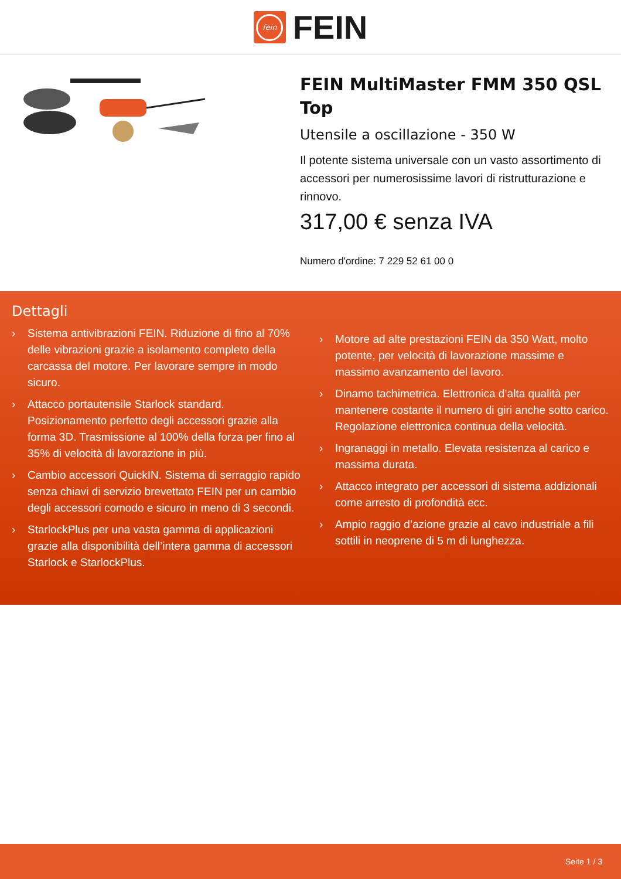fein
FEIN
FEIN MultiMaster FMM 350 QSL Top
Utensile a oscillazione - 350 W
Il potente sistema universale con un vasto assortimento di accessori per numerosissime lavori di ristrutturazione e rinnovo.
317,00 € senza IVA
Numero d'ordine: 7 229 52 61 00 0
Dettagli
› Sistema antivibrazioni FEIN. Riduzione di fino al 70% delle vibrazioni grazie a isolamento completo della carcassa del motore. Per lavorare sempre in modo sicuro.
› Attacco portautensile Starlock standard. Posizionamento perfetto degli accessori grazie alla forma 3D. Trasmissione al 100% della forza per fino al 35% di velocità di lavorazione in più.
› Cambio accessori QuickIN. Sistema di serraggio rapido senza chiavi di servizio brevettato FEIN per un cambio degli accessori comodo e sicuro in meno di 3 secondi.
› StarlockPlus per una vasta gamma di applicazioni grazie alla disponibilità dell’intera gamma di accessori Starlock e StarlockPlus.
› Motore ad alte prestazioni FEIN da 350 Watt, molto potente, per velocità di lavorazione massime e massimo avanzamento del lavoro.
› Dinamo tachimetrica. Elettronica d’alta qualità per mantenere costante il numero di giri anche sotto carico. Regolazione elettronica continua della velocità.
› Ingranaggi in metallo. Elevata resistenza al carico e massima durata.
› Attacco integrato per accessori di sistema addizionali come arresto di profondità ecc.
› Ampio raggio d’azione grazie al cavo industriale a fili sottili in neoprene di 5 m di lunghezza.
Seite 1 / 3